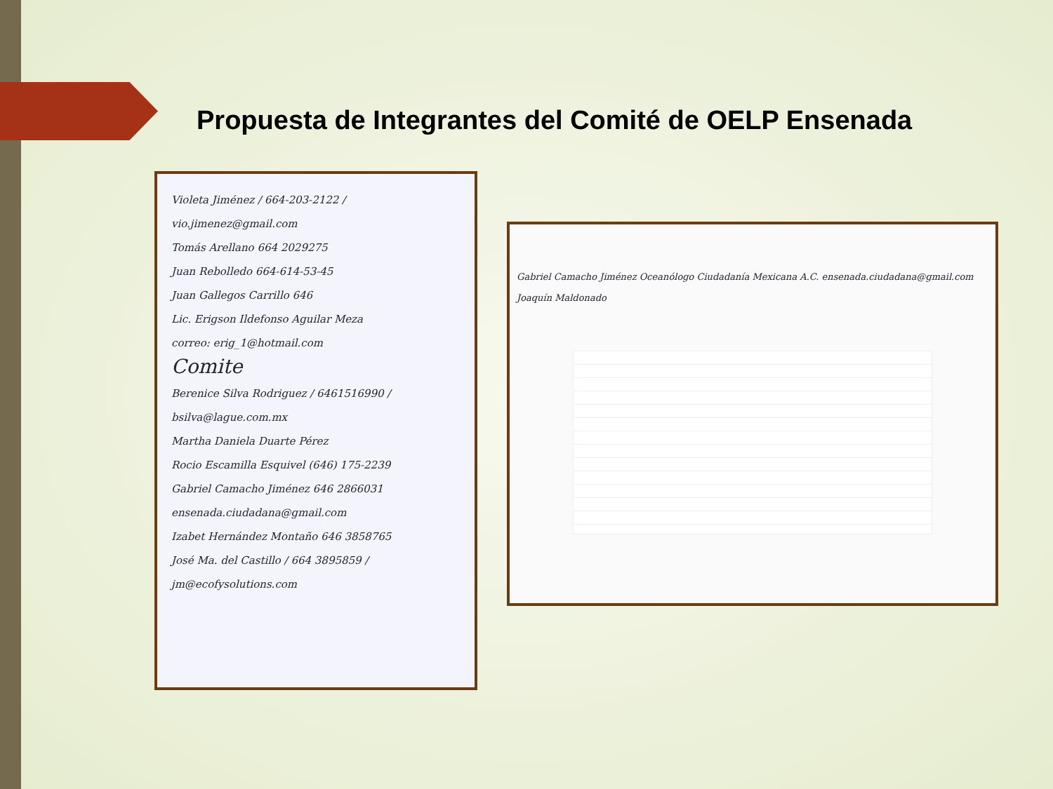Propuesta de Integrantes del Comité de OELP Ensenada
Violeta Jiménez / 664-203-2122 / vio.jimenez@gmail.com
Tomás Arellano 664 2029275
Juan Rebolledo 664-614-53-45
Juan Gallegos Carrillo 646
Lic. Erigson Ildefonso Aguilar Meza
correo: erig_1@hotmail.com
Comite
Berenice Silva Rodriguez / 6461516990 / bsilva@lague.com.mx
Martha Daniela Duarte Pérez
Rocio Escamilla Esquivel (646) 175-2239
Gabriel Camacho Jiménez 646 2866031 ensenada.ciudadana@gmail.com
Izabet Hernández Montaño 646 3858765
José Ma. del Castillo / 664 3895859 / jm@ecofysolutions.com
Gabriel Camacho Jiménez Oceanólogo Ciudadanía Mexicana A.C. ensenada.ciudadana@gmail.com
Joaquín Maldonado